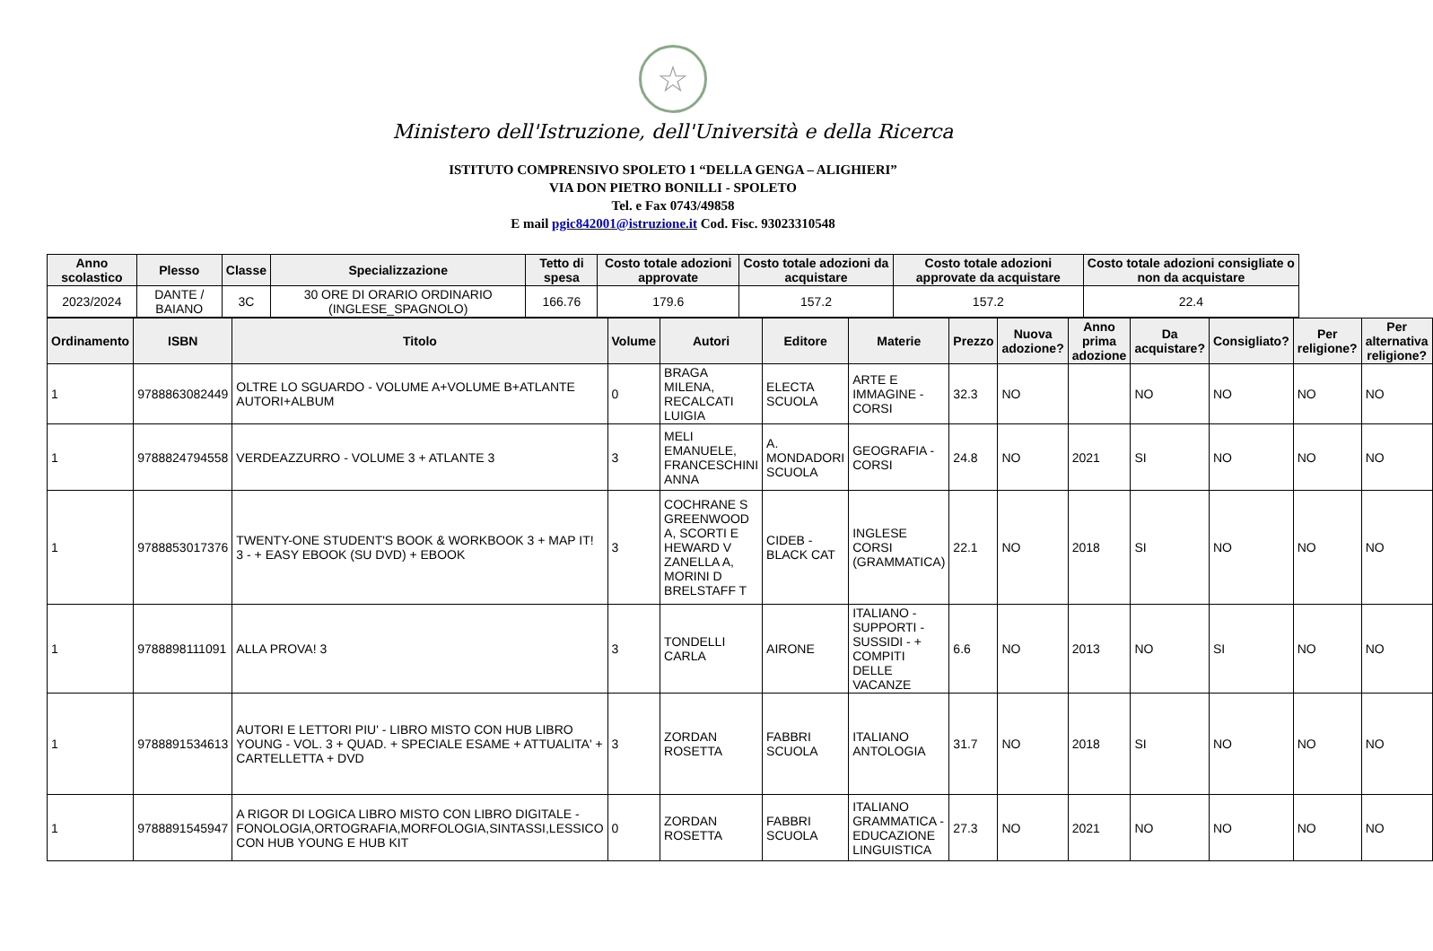☆
Ministero dell'Istruzione, dell'Università e della Ricerca
ISTITUTO COMPRENSIVO SPOLETO 1 “DELLA GENGA – ALIGHIERI”
VIA DON PIETRO BONILLI - SPOLETO
Tel. e Fax 0743/49858
E mail pgic842001@istruzione.it Cod. Fisc. 93023310548
| Anno scolastico | Plesso | Classe | Specializzazione | Tetto di spesa | Costo totale adozioni approvate | Costo totale adozioni da acquistare | Costo totale adozioni approvate da acquistare | Costo totale adozioni consigliate o non da acquistare |
| --- | --- | --- | --- | --- | --- | --- | --- | --- |
| 2023/2024 | DANTE / BAIANO | 3C | 30 ORE DI ORARIO ORDINARIO (INGLESE_SPAGNOLO) | 166.76 | 179.6 | 157.2 | 157.2 | 22.4 |
| Ordinamento | ISBN | Titolo | Volume | Autori | Editore | Materie | Prezzo | Nuova adozione? | Anno prima adozione | Da acquistare? | Consigliato? | Per religione? | Per alternativa religione? |
| --- | --- | --- | --- | --- | --- | --- | --- | --- | --- | --- | --- | --- | --- |
| 1 | 9788863082449 | OLTRE LO SGUARDO - VOLUME A+VOLUME B+ATLANTE AUTORI+ALBUM | 0 | BRAGA MILENA, RECALCATI LUIGIA | ELECTA SCUOLA | ARTE E IMMAGINE - CORSI | 32.3 | NO | | NO | NO | NO | NO |
| 1 | 9788824794558 | VERDEAZZURRO - VOLUME 3 + ATLANTE 3 | 3 | MELI EMANUELE, FRANCESCHINI ANNA | A. MONDADORI SCUOLA | GEOGRAFIA - CORSI | 24.8 | NO | 2021 | SI | NO | NO | NO |
| 1 | 9788853017376 | TWENTY-ONE STUDENT'S BOOK & WORKBOOK 3 + MAP IT! 3 - + EASY EBOOK (SU DVD) + EBOOK | 3 | COCHRANE S GREENWOOD A, SCORTI E HEWARD V ZANELLA A, MORINI D BRELSTAFF T | CIDEB - BLACK CAT | INGLESE CORSI (GRAMMATICA) | 22.1 | NO | 2018 | SI | NO | NO | NO |
| 1 | 9788898111091 | ALLA PROVA! 3 | 3 | TONDELLI CARLA | AIRONE | ITALIANO - SUPPORTI - SUSSIDI - + COMPITI DELLE VACANZE | 6.6 | NO | 2013 | NO | SI | NO | NO |
| 1 | 9788891534613 | AUTORI E LETTORI PIU' - LIBRO MISTO CON HUB LIBRO YOUNG - VOL. 3 + QUAD. + SPECIALE ESAME + ATTUALITA' + CARTELLETTA + DVD | 3 | ZORDAN ROSETTA | FABBRI SCUOLA | ITALIANO ANTOLOGIA | 31.7 | NO | 2018 | SI | NO | NO | NO |
| 1 | 9788891545947 | A RIGOR DI LOGICA LIBRO MISTO CON LIBRO DIGITALE - FONOLOGIA,ORTOGRAFIA,MORFOLOGIA,SINTASSI,LESSICO CON HUB YOUNG E HUB KIT | 0 | ZORDAN ROSETTA | FABBRI SCUOLA | ITALIANO GRAMMATICA - EDUCAZIONE LINGUISTICA | 27.3 | NO | 2021 | NO | NO | NO | NO |